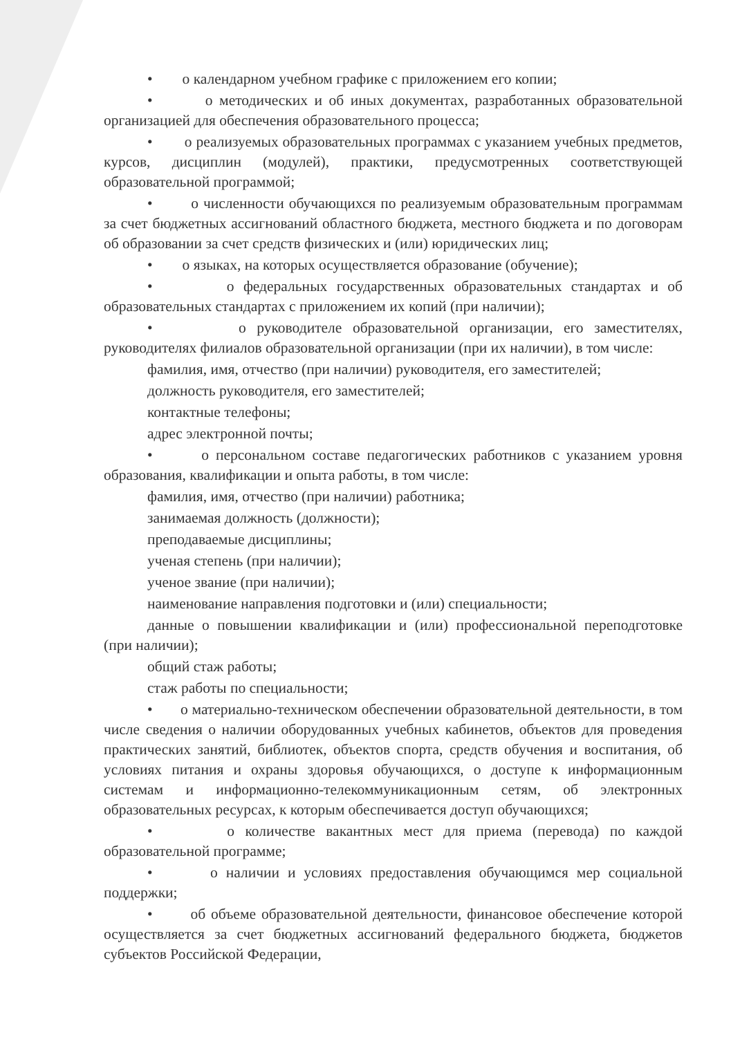• о календарном учебном графике с приложением его копии;
• о методических и об иных документах, разработанных образовательной организацией для обеспечения образовательного процесса;
• о реализуемых образовательных программах с указанием учебных предметов, курсов, дисциплин (модулей), практики, предусмотренных соответствующей образовательной программой;
• о численности обучающихся по реализуемым образовательным программам за счет бюджетных ассигнований областного бюджета, местного бюджета и по договорам об образовании за счет средств физических и (или) юридических лиц;
• о языках, на которых осуществляется образование (обучение);
• о федеральных государственных образовательных стандартах и об образовательных стандартах с приложением их копий (при наличии);
• о руководителе образовательной организации, его заместителях, руководителях филиалов образовательной организации (при их наличии), в том числе:
фамилия, имя, отчество (при наличии) руководителя, его заместителей;
должность руководителя, его заместителей;
контактные телефоны;
адрес электронной почты;
• о персональном составе педагогических работников с указанием уровня образования, квалификации и опыта работы, в том числе:
фамилия, имя, отчество (при наличии) работника;
занимаемая должность (должности);
преподаваемые дисциплины;
ученая степень (при наличии);
ученое звание (при наличии);
наименование направления подготовки и (или) специальности;
данные о повышении квалификации и (или) профессиональной переподготовке (при наличии);
общий стаж работы;
стаж работы по специальности;
• о материально-техническом обеспечении образовательной деятельности, в том числе сведения о наличии оборудованных учебных кабинетов, объектов для проведения практических занятий, библиотек, объектов спорта, средств обучения и воспитания, об условиях питания и охраны здоровья обучающихся, о доступе к информационным системам и информационно-телекоммуникационным сетям, об электронных образовательных ресурсах, к которым обеспечивается доступ обучающихся;
• о количестве вакантных мест для приема (перевода) по каждой образовательной программе;
• о наличии и условиях предоставления обучающимся мер социальной поддержки;
• об объеме образовательной деятельности, финансовое обеспечение которой осуществляется за счет бюджетных ассигнований федерального бюджета, бюджетов субъектов Российской Федерации,